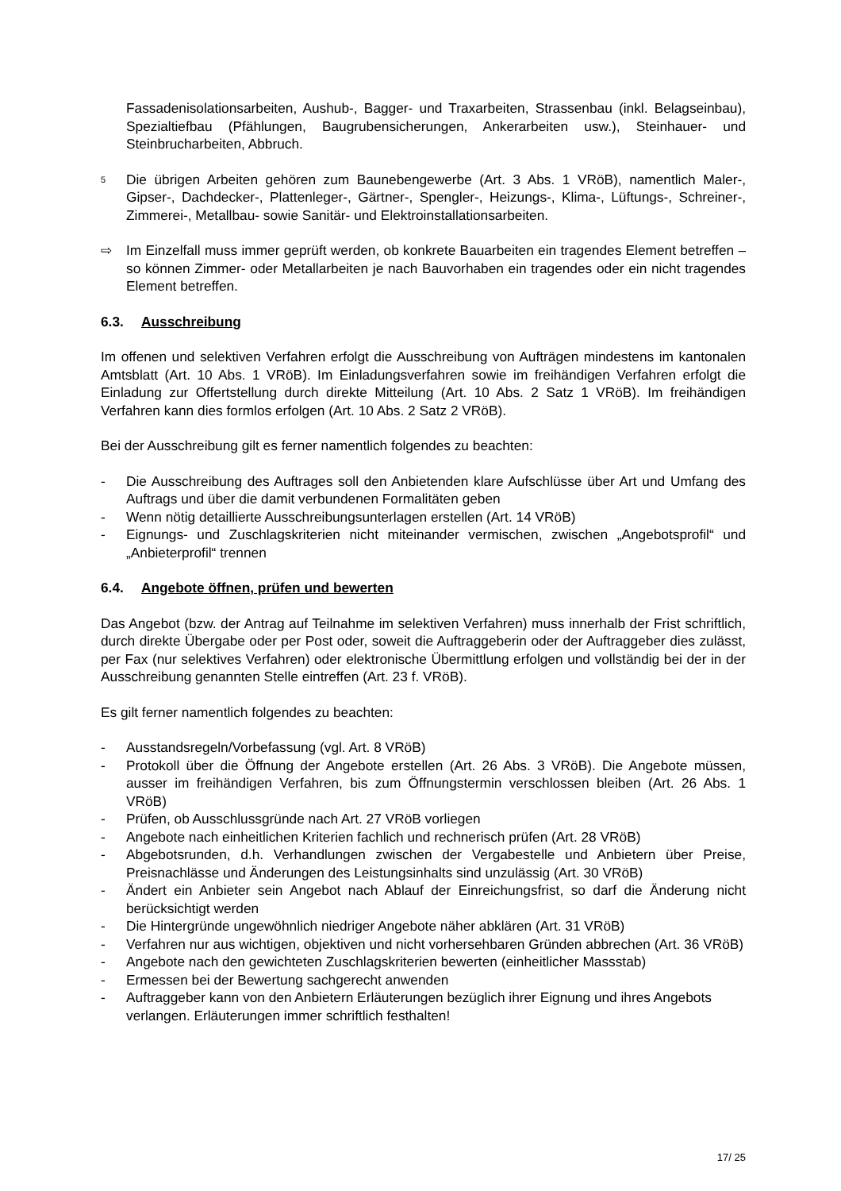Fassadenisolationsarbeiten, Aushub-, Bagger- und Traxarbeiten, Strassenbau (inkl. Belagseinbau), Spezialtiefbau (Pfählungen, Baugrubensicherungen, Ankerarbeiten usw.), Steinhauer- und Steinbrucharbeiten, Abbruch.
<sup>5</sup>
Die übrigen Arbeiten gehören zum Baunebengewerbe (Art. 3 Abs. 1 VRöB), namentlich Maler-, Gipser-, Dachdecker-, Plattenleger-, Gärtner-, Spengler-, Heizungs-, Klima-, Lüftungs-, Schreiner-, Zimmerei-, Metallbau- sowie Sanitär- und Elektroinstallationsarbeiten.
⇨ Im Einzelfall muss immer geprüft werden, ob konkrete Bauarbeiten ein tragendes Element betreffen – so können Zimmer- oder Metallarbeiten je nach Bauvorhaben ein tragendes oder ein nicht tragendes Element betreffen.
6.3. Ausschreibung
Im offenen und selektiven Verfahren erfolgt die Ausschreibung von Aufträgen mindestens im kantonalen Amtsblatt (Art. 10 Abs. 1 VRöB). Im Einladungsverfahren sowie im freihändigen Verfahren erfolgt die Einladung zur Offertstellung durch direkte Mitteilung (Art. 10 Abs. 2 Satz 1 VRöB). Im freihändigen Verfahren kann dies formlos erfolgen (Art. 10 Abs. 2 Satz 2 VRöB).
Bei der Ausschreibung gilt es ferner namentlich folgendes zu beachten:
- Die Ausschreibung des Auftrages soll den Anbietenden klare Aufschlüsse über Art und Umfang des Auftrags und über die damit verbundenen Formalitäten geben
- Wenn nötig detaillierte Ausschreibungsunterlagen erstellen (Art. 14 VRöB)
- Eignungs- und Zuschlagskriterien nicht miteinander vermischen, zwischen „Angebotsprofil“ und „Anbieterprofil“ trennen
6.4. Angebote öffnen, prüfen und bewerten
Das Angebot (bzw. der Antrag auf Teilnahme im selektiven Verfahren) muss innerhalb der Frist schriftlich, durch direkte Übergabe oder per Post oder, soweit die Auftraggeberin oder der Auftraggeber dies zulässt, per Fax (nur selektives Verfahren) oder elektronische Übermittlung erfolgen und vollständig bei der in der Ausschreibung genannten Stelle eintreffen (Art. 23 f. VRöB).
Es gilt ferner namentlich folgendes zu beachten:
- Ausstandsregeln/Vorbefassung (vgl. Art. 8 VRöB)
- Protokoll über die Öffnung der Angebote erstellen (Art. 26 Abs. 3 VRöB). Die Angebote müssen, ausser im freihändigen Verfahren, bis zum Öffnungstermin verschlossen bleiben (Art. 26 Abs. 1 VRöB)
- Prüfen, ob Ausschlussgründe nach Art. 27 VRöB vorliegen
- Angebote nach einheitlichen Kriterien fachlich und rechnerisch prüfen (Art. 28 VRöB)
- Abgebotsrunden, d.h. Verhandlungen zwischen der Vergabestelle und Anbietern über Preise, Preisnachlässe und Änderungen des Leistungsinhalts sind unzulässig (Art. 30 VRöB)
- Ändert ein Anbieter sein Angebot nach Ablauf der Einreichungsfrist, so darf die Änderung nicht berücksichtigt werden
- Die Hintergründe ungewöhnlich niedriger Angebote näher abklären (Art. 31 VRöB)
- Verfahren nur aus wichtigen, objektiven und nicht vorhersehbaren Gründen abbrechen (Art. 36 VRöB)
- Angebote nach den gewichteten Zuschlagskriterien bewerten (einheitlicher Massstab)
- Ermessen bei der Bewertung sachgerecht anwenden
- Auftraggeber kann von den Anbietern Erläuterungen bezüglich ihrer Eignung und ihres Angebots verlangen. Erläuterungen immer schriftlich festhalten!
17/ 25